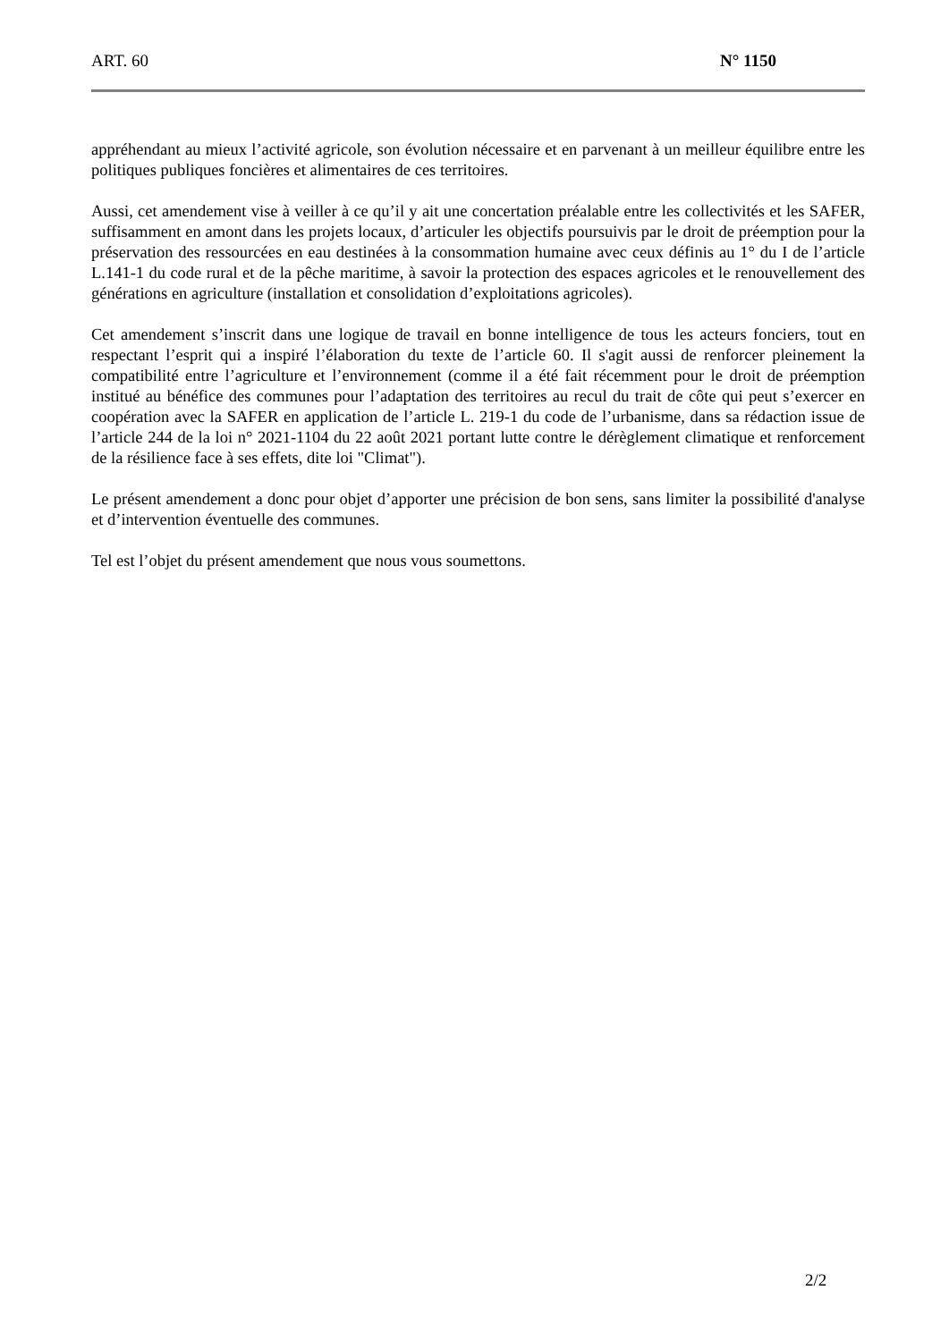ART. 60 N° 1150
appréhendant au mieux l’activité agricole, son évolution nécessaire et en parvenant à un meilleur équilibre entre les politiques publiques foncières et alimentaires de ces territoires.
Aussi, cet amendement vise à veiller à ce qu’il y ait une concertation préalable entre les collectivités et les SAFER, suffisamment en amont dans les projets locaux, d’articuler les objectifs poursuivis par le droit de préemption pour la préservation des ressourcées en eau destinées à la consommation humaine avec ceux définis au 1° du I de l’article L.141-1 du code rural et de la pêche maritime, à savoir la protection des espaces agricoles et le renouvellement des générations en agriculture (installation et consolidation d’exploitations agricoles).
Cet amendement s’inscrit dans une logique de travail en bonne intelligence de tous les acteurs fonciers, tout en respectant l’esprit qui a inspiré l’élaboration du texte de l’article 60. Il s'agit aussi de renforcer pleinement la compatibilité entre l’agriculture et l’environnement (comme il a été fait récemment pour le droit de préemption institué au bénéfice des communes pour l’adaptation des territoires au recul du trait de côte qui peut s’exercer en coopération avec la SAFER en application de l’article L. 219-1 du code de l’urbanisme, dans sa rédaction issue de l’article 244 de la loi n° 2021-1104 du 22 août 2021 portant lutte contre le dérèglement climatique et renforcement de la résilience face à ses effets, dite loi "Climat").
Le présent amendement a donc pour objet d’apporter une précision de bon sens, sans limiter la possibilité d'analyse et d’intervention éventuelle des communes.
Tel est l’objet du présent amendement que nous vous soumettons.
2/2